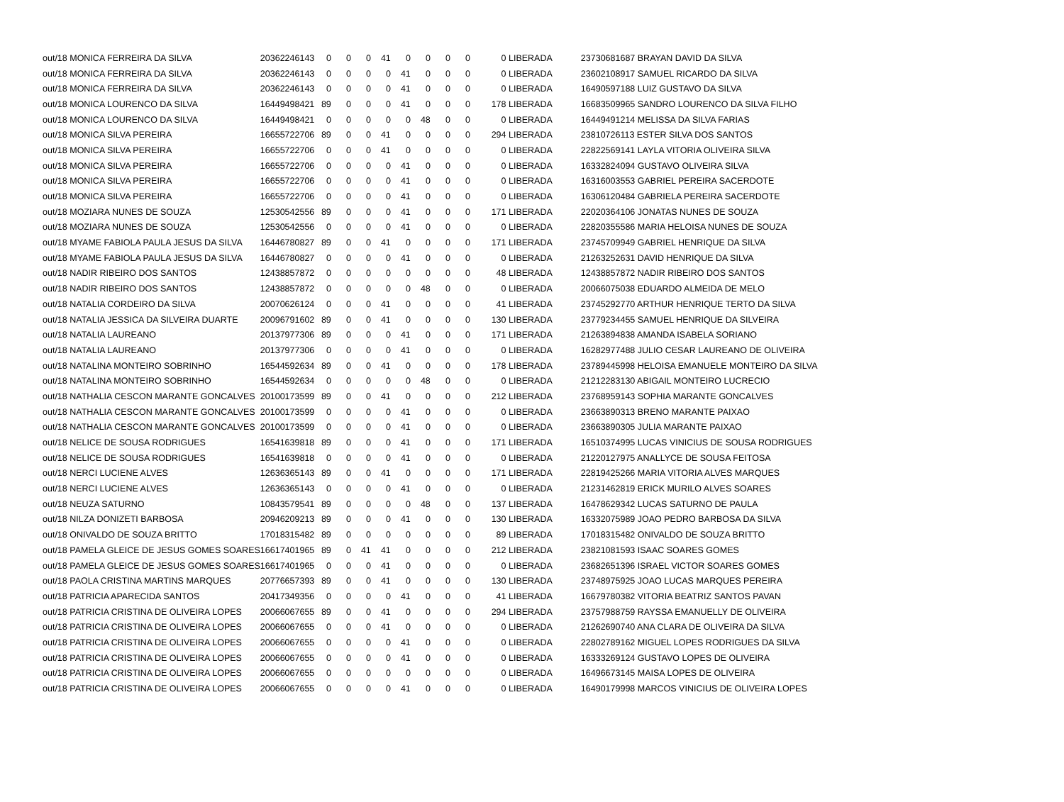| out/18 MONICA FERREIRA DA SILVA | 20362246143 | 0 | 0 | 0 | 41 | 0 | 0 | 0 | 0 | 0 LIBERADA | 23730681687 BRAYAN DAVID DA SILVA |
| out/18 MONICA FERREIRA DA SILVA | 20362246143 | 0 | 0 | 0 | 0 | 41 | 0 | 0 | 0 | 0 LIBERADA | 23602108917 SAMUEL RICARDO DA SILVA |
| out/18 MONICA FERREIRA DA SILVA | 20362246143 | 0 | 0 | 0 | 0 | 41 | 0 | 0 | 0 | 0 LIBERADA | 16490597188 LUIZ GUSTAVO DA SILVA |
| out/18 MONICA LOURENCO DA SILVA | 16449498421 | 89 | 0 | 0 | 0 | 41 | 0 | 0 | 0 | 178 LIBERADA | 16683509965 SANDRO LOURENCO DA SILVA FILHO |
| out/18 MONICA LOURENCO DA SILVA | 16449498421 | 0 | 0 | 0 | 0 | 0 | 48 | 0 | 0 | 0 LIBERADA | 16449491214 MELISSA DA SILVA FARIAS |
| out/18 MONICA SILVA PEREIRA | 16655722706 | 89 | 0 | 0 | 41 | 0 | 0 | 0 | 0 | 294 LIBERADA | 23810726113 ESTER SILVA DOS SANTOS |
| out/18 MONICA SILVA PEREIRA | 16655722706 | 0 | 0 | 0 | 41 | 0 | 0 | 0 | 0 | 0 LIBERADA | 22822569141 LAYLA VITORIA OLIVEIRA SILVA |
| out/18 MONICA SILVA PEREIRA | 16655722706 | 0 | 0 | 0 | 0 | 41 | 0 | 0 | 0 | 0 LIBERADA | 16332824094 GUSTAVO OLIVEIRA SILVA |
| out/18 MONICA SILVA PEREIRA | 16655722706 | 0 | 0 | 0 | 0 | 41 | 0 | 0 | 0 | 0 LIBERADA | 16316003553 GABRIEL PEREIRA SACERDOTE |
| out/18 MONICA SILVA PEREIRA | 16655722706 | 0 | 0 | 0 | 0 | 41 | 0 | 0 | 0 | 0 LIBERADA | 16306120484 GABRIELA PEREIRA SACERDOTE |
| out/18 MOZIARA NUNES DE SOUZA | 12530542556 | 89 | 0 | 0 | 0 | 41 | 0 | 0 | 0 | 171 LIBERADA | 22020364106 JONATAS NUNES DE SOUZA |
| out/18 MOZIARA NUNES DE SOUZA | 12530542556 | 0 | 0 | 0 | 0 | 41 | 0 | 0 | 0 | 0 LIBERADA | 22820355586 MARIA HELOISA NUNES DE SOUZA |
| out/18 MYAME FABIOLA PAULA JESUS DA SILVA | 16446780827 | 89 | 0 | 0 | 41 | 0 | 0 | 0 | 0 | 171 LIBERADA | 23745709949 GABRIEL HENRIQUE DA SILVA |
| out/18 MYAME FABIOLA PAULA JESUS DA SILVA | 16446780827 | 0 | 0 | 0 | 0 | 41 | 0 | 0 | 0 | 0 LIBERADA | 21263252631 DAVID HENRIQUE DA SILVA |
| out/18 NADIR RIBEIRO DOS SANTOS | 12438857872 | 0 | 0 | 0 | 0 | 0 | 0 | 0 | 0 | 48 LIBERADA | 12438857872 NADIR RIBEIRO DOS SANTOS |
| out/18 NADIR RIBEIRO DOS SANTOS | 12438857872 | 0 | 0 | 0 | 0 | 0 | 48 | 0 | 0 | 0 LIBERADA | 20066075038 EDUARDO ALMEIDA DE MELO |
| out/18 NATALIA CORDEIRO DA SILVA | 20070626124 | 0 | 0 | 0 | 41 | 0 | 0 | 0 | 0 | 41 LIBERADA | 23745292770 ARTHUR HENRIQUE TERTO DA SILVA |
| out/18 NATALIA JESSICA DA SILVEIRA DUARTE | 20096791602 | 89 | 0 | 0 | 41 | 0 | 0 | 0 | 0 | 130 LIBERADA | 23779234455 SAMUEL HENRIQUE DA SILVEIRA |
| out/18 NATALIA LAUREANO | 20137977306 | 89 | 0 | 0 | 0 | 41 | 0 | 0 | 0 | 171 LIBERADA | 21263894838 AMANDA ISABELA SORIANO |
| out/18 NATALIA LAUREANO | 20137977306 | 0 | 0 | 0 | 0 | 41 | 0 | 0 | 0 | 0 LIBERADA | 16282977488 JULIO CESAR LAUREANO DE OLIVEIRA |
| out/18 NATALINA MONTEIRO SOBRINHO | 16544592634 | 89 | 0 | 0 | 41 | 0 | 0 | 0 | 0 | 178 LIBERADA | 23789445998 HELOISA EMANUELE MONTEIRO DA SILVA |
| out/18 NATALINA MONTEIRO SOBRINHO | 16544592634 | 0 | 0 | 0 | 0 | 0 | 48 | 0 | 0 | 0 LIBERADA | 21212283130 ABIGAIL MONTEIRO LUCRECIO |
| out/18 NATHALIA CESCON MARANTE GONCALVES | 20100173599 | 89 | 0 | 0 | 41 | 0 | 0 | 0 | 0 | 212 LIBERADA | 23768959143 SOPHIA MARANTE GONCALVES |
| out/18 NATHALIA CESCON MARANTE GONCALVES | 20100173599 | 0 | 0 | 0 | 0 | 41 | 0 | 0 | 0 | 0 LIBERADA | 23663890313 BRENO MARANTE PAIXAO |
| out/18 NATHALIA CESCON MARANTE GONCALVES | 20100173599 | 0 | 0 | 0 | 0 | 41 | 0 | 0 | 0 | 0 LIBERADA | 23663890305 JULIA MARANTE PAIXAO |
| out/18 NELICE DE SOUSA RODRIGUES | 16541639818 | 89 | 0 | 0 | 0 | 41 | 0 | 0 | 0 | 171 LIBERADA | 16510374995 LUCAS VINICIUS DE SOUSA RODRIGUES |
| out/18 NELICE DE SOUSA RODRIGUES | 16541639818 | 0 | 0 | 0 | 0 | 41 | 0 | 0 | 0 | 0 LIBERADA | 21220127975 ANALLYCE DE SOUSA FEITOSA |
| out/18 NERCI LUCIENE ALVES | 12636365143 | 89 | 0 | 0 | 41 | 0 | 0 | 0 | 0 | 171 LIBERADA | 22819425266 MARIA VITORIA ALVES MARQUES |
| out/18 NERCI LUCIENE ALVES | 12636365143 | 0 | 0 | 0 | 0 | 41 | 0 | 0 | 0 | 0 LIBERADA | 21231462819 ERICK MURILO ALVES SOARES |
| out/18 NEUZA SATURNO | 10843579541 | 89 | 0 | 0 | 0 | 0 | 48 | 0 | 0 | 137 LIBERADA | 16478629342 LUCAS SATURNO DE PAULA |
| out/18 NILZA DONIZETI BARBOSA | 20946209213 | 89 | 0 | 0 | 0 | 41 | 0 | 0 | 0 | 130 LIBERADA | 16332075989 JOAO PEDRO BARBOSA DA SILVA |
| out/18 ONIVALDO DE SOUZA BRITTO | 17018315482 | 89 | 0 | 0 | 0 | 0 | 0 | 0 | 0 | 89 LIBERADA | 17018315482 ONIVALDO DE SOUZA BRITTO |
| out/18 PAMELA GLEICE DE JESUS GOMES SOARES | 16617401965 | 89 | 0 | 41 | 41 | 0 | 0 | 0 | 0 | 212 LIBERADA | 23821081593 ISAAC SOARES GOMES |
| out/18 PAMELA GLEICE DE JESUS GOMES SOARES | 16617401965 | 0 | 0 | 0 | 41 | 0 | 0 | 0 | 0 | 0 LIBERADA | 23682651396 ISRAEL VICTOR SOARES GOMES |
| out/18 PAOLA CRISTINA MARTINS MARQUES | 20776657393 | 89 | 0 | 0 | 41 | 0 | 0 | 0 | 0 | 130 LIBERADA | 23748975925 JOAO LUCAS MARQUES PEREIRA |
| out/18 PATRICIA APARECIDA SANTOS | 20417349356 | 0 | 0 | 0 | 0 | 41 | 0 | 0 | 0 | 41 LIBERADA | 16679780382 VITORIA BEATRIZ SANTOS PAVAN |
| out/18 PATRICIA CRISTINA DE OLIVEIRA LOPES | 20066067655 | 89 | 0 | 0 | 41 | 0 | 0 | 0 | 0 | 294 LIBERADA | 23757988759 RAYSSA EMANUELLY DE OLIVEIRA |
| out/18 PATRICIA CRISTINA DE OLIVEIRA LOPES | 20066067655 | 0 | 0 | 0 | 41 | 0 | 0 | 0 | 0 | 0 LIBERADA | 21262690740 ANA CLARA DE OLIVEIRA DA SILVA |
| out/18 PATRICIA CRISTINA DE OLIVEIRA LOPES | 20066067655 | 0 | 0 | 0 | 0 | 41 | 0 | 0 | 0 | 0 LIBERADA | 22802789162 MIGUEL LOPES RODRIGUES DA SILVA |
| out/18 PATRICIA CRISTINA DE OLIVEIRA LOPES | 20066067655 | 0 | 0 | 0 | 0 | 41 | 0 | 0 | 0 | 0 LIBERADA | 16333269124 GUSTAVO LOPES DE OLIVEIRA |
| out/18 PATRICIA CRISTINA DE OLIVEIRA LOPES | 20066067655 | 0 | 0 | 0 | 0 | 0 | 0 | 0 | 0 | 0 LIBERADA | 16496673145 MAISA LOPES DE OLIVEIRA |
| out/18 PATRICIA CRISTINA DE OLIVEIRA LOPES | 20066067655 | 0 | 0 | 0 | 0 | 41 | 0 | 0 | 0 | 0 LIBERADA | 16490179998 MARCOS VINICIUS DE OLIVEIRA LOPES |